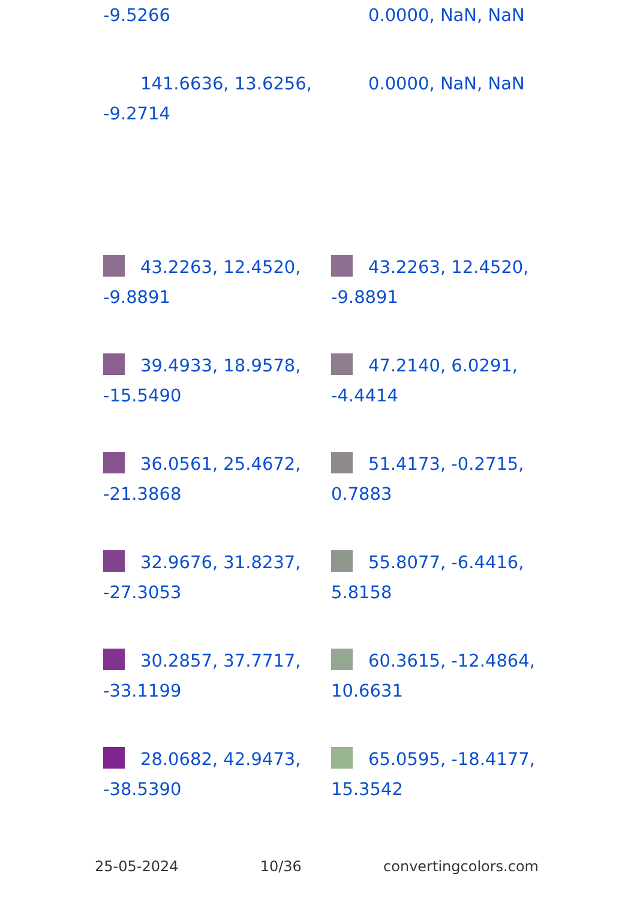-9.5266 0.0000, NaN, NaN
141.6636, 13.6256,
-9.2714
0.0000, NaN, NaN
43.2263, 12.4520,
-9.8891
43.2263, 12.4520,
-9.8891
39.4933, 18.9578,
-15.5490
47.2140, 6.0291,
-4.4414
36.0561, 25.4672,
-21.3868
51.4173, -0.2715,
0.7883
32.9676, 31.8237,
-27.3053
55.8077, -6.4416,
5.8158
30.2857, 37.7717,
-33.1199
60.3615, -12.4864,
10.6631
28.0682, 42.9473,
-38.5390
65.0595, -18.4177,
15.3542
25-05-2024 10/36 convertingcolors.com